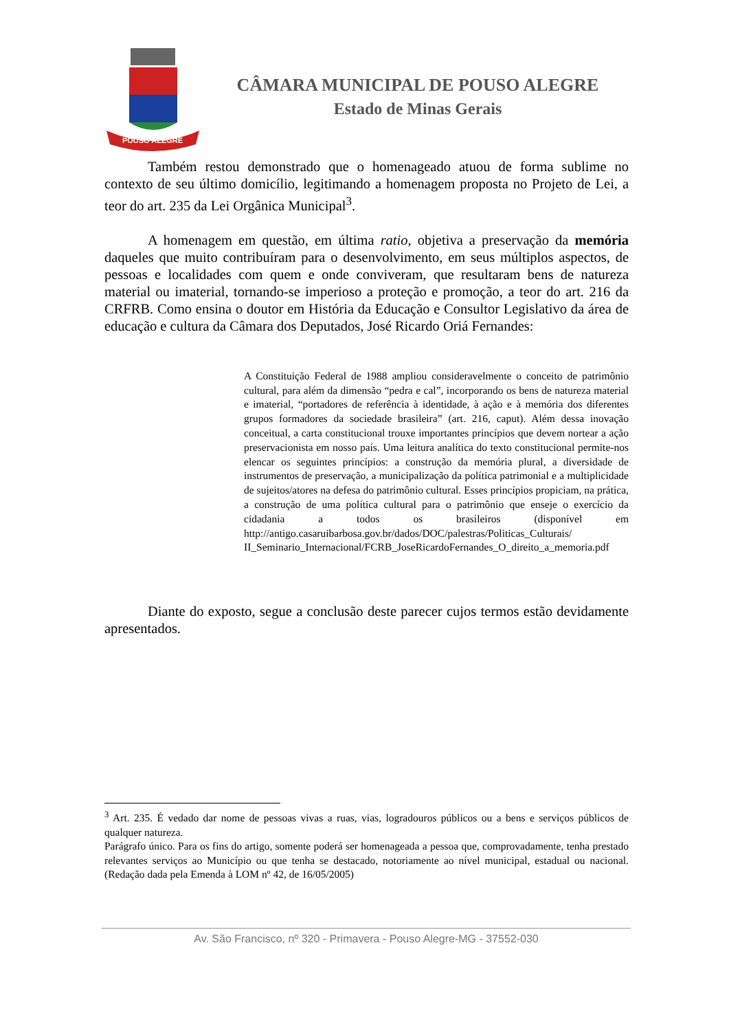POUSO ALEGRE
CÂMARA MUNICIPAL DE POUSO ALEGRE
Estado de Minas Gerais
Também restou demonstrado que o homenageado atuou de forma sublime no contexto de seu último domicílio, legitimando a homenagem proposta no Projeto de Lei, a teor do art. 235 da Lei Orgânica Municipal<sup>3</sup>.
A homenagem em questão, em última ratio, objetiva a preservação da memória daqueles que muito contribuíram para o desenvolvimento, em seus múltiplos aspectos, de pessoas e localidades com quem e onde conviveram, que resultaram bens de natureza material ou imaterial, tornando-se imperioso a proteção e promoção, a teor do art. 216 da CRFRB. Como ensina o doutor em História da Educação e Consultor Legislativo da área de educação e cultura da Câmara dos Deputados, José Ricardo Oriá Fernandes:
A Constituição Federal de 1988 ampliou consideravelmente o conceito de patrimônio cultural, para além da dimensão “pedra e cal”, incorporando os bens de natureza material e imaterial, “portadores de referência à identidade, à ação e à memória dos diferentes grupos formadores da sociedade brasileira” (art. 216, caput). Além dessa inovação conceitual, a carta constitucional trouxe importantes princípios que devem nortear a ação preservacionista em nosso país. Uma leitura analítica do texto constitucional permite-nos elencar os seguintes princípios: a construção da memória plural, a diversidade de instrumentos de preservação, a municipalização da política patrimonial e a multiplicidade de sujeitos/atores na defesa do patrimônio cultural. Esses princípios propiciam, na prática, a construção de uma política cultural para o patrimônio que enseje o exercício da cidadania a todos os brasileiros (disponível em http://antigo.casaruibarbosa.gov.br/dados/DOC/palestras/Politicas_Culturais/ II_Seminario_Internacional/FCRB_JoseRicardoFernandes_O_direito_a_memoria.pdf
Diante do exposto, segue a conclusão deste parecer cujos termos estão devidamente apresentados.
<sup>3</sup> Art. 235. É vedado dar nome de pessoas vivas a ruas, vias, logradouros públicos ou a bens e serviços públicos de qualquer natureza.
Parágrafo único. Para os fins do artigo, somente poderá ser homenageada a pessoa que, comprovadamente, tenha prestado relevantes serviços ao Município ou que tenha se destacado, notoriamente ao nível municipal, estadual ou nacional. (Redação dada pela Emenda à LOM nº 42, de 16/05/2005)
Av. São Francisco, nº 320 - Primavera - Pouso Alegre-MG - 37552-030